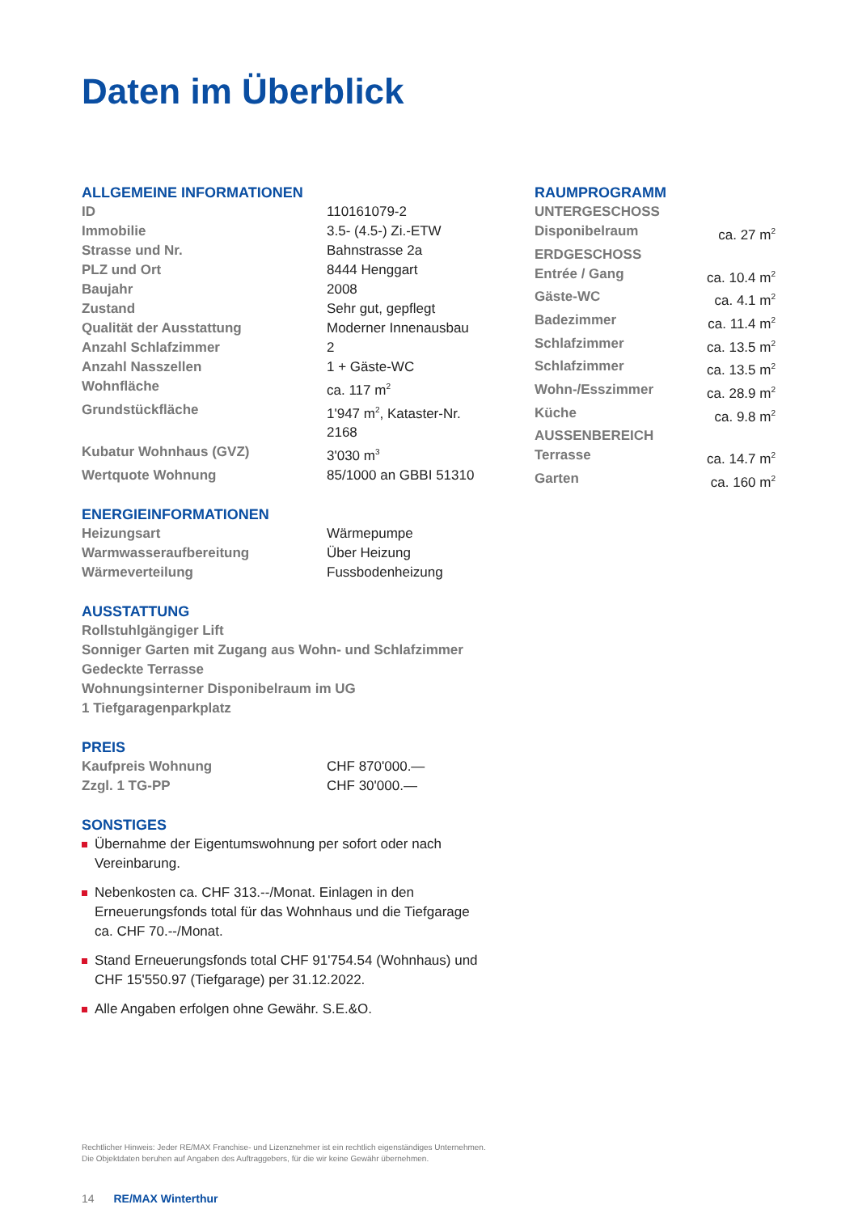Daten im Überblick
ALLGEMEINE INFORMATIONEN
| ID | 110161079-2 |
| Immobilie | 3.5- (4.5-) Zi.-ETW |
| Strasse und Nr. | Bahnstrasse 2a |
| PLZ und Ort | 8444 Henggart |
| Baujahr | 2008 |
| Zustand | Sehr gut, gepflegt |
| Qualität der Ausstattung | Moderner Innenausbau |
| Anzahl Schlafzimmer | 2 |
| Anzahl Nasszellen | 1 + Gäste-WC |
| Wohnfläche | ca. 117 m<sup>2</sup> |
| Grundstückfläche | 1'947 m<sup>2</sup>, Kataster-Nr. 2168 |
| Kubatur Wohnhaus (GVZ) | 3'030 m<sup>3</sup> |
| Wertquote Wohnung | 85/1000 an GBBI 51310 |
ENERGIEINFORMATIONEN
| Heizungsart | Wärmepumpe |
| Warmwasseraufbereitung | Über Heizung |
| Wärmeverteilung | Fussbodenheizung |
AUSSTATTUNG
Rollstuhlgängiger Lift
Sonniger Garten mit Zugang aus Wohn- und Schlafzimmer
Gedeckte Terrasse
Wohnungsinterner Disponibelraum im UG
1 Tiefgaragenparkplatz
PREIS
| Kaufpreis Wohnung | CHF 870'000.— |
| Zzgl. 1 TG-PP | CHF 30'000.— |
SONSTIGES
Übernahme der Eigentumswohnung per sofort oder nach Vereinbarung.
Nebenkosten ca. CHF 313.--/Monat. Einlagen in den Erneuerungsfonds total für das Wohnhaus und die Tiefgarage ca. CHF 70.--/Monat.
Stand Erneuerungsfonds total CHF 91'754.54 (Wohnhaus) und CHF 15'550.97 (Tiefgarage) per 31.12.2022.
Alle Angaben erfolgen ohne Gewähr. S.E.&O.
RAUMPROGRAMM
| UNTERGESCHOSS | |
| Disponibelraum | ca. 27 m<sup>2</sup> |
| ERDGESCHOSS | |
| Entrée / Gang | ca. 10.4 m<sup>2</sup> |
| Gäste-WC | ca. 4.1 m<sup>2</sup> |
| Badezimmer | ca. 11.4 m<sup>2</sup> |
| Schlafzimmer | ca. 13.5 m<sup>2</sup> |
| Schlafzimmer | ca. 13.5 m<sup>2</sup> |
| Wohn-/Esszimmer | ca. 28.9 m<sup>2</sup> |
| Küche | ca. 9.8 m<sup>2</sup> |
| AUSSENBEREICH | |
| Terrasse | ca. 14.7 m<sup>2</sup> |
| Garten | ca. 160 m<sup>2</sup> |
Rechtlicher Hinweis: Jeder RE/MAX Franchise- und Lizenznehmer ist ein rechtlich eigenständiges Unternehmen.
Die Objektdaten beruhen auf Angaben des Auftraggebers, für die wir keine Gewähr übernehmen.
14 RE/MAX Winterthur